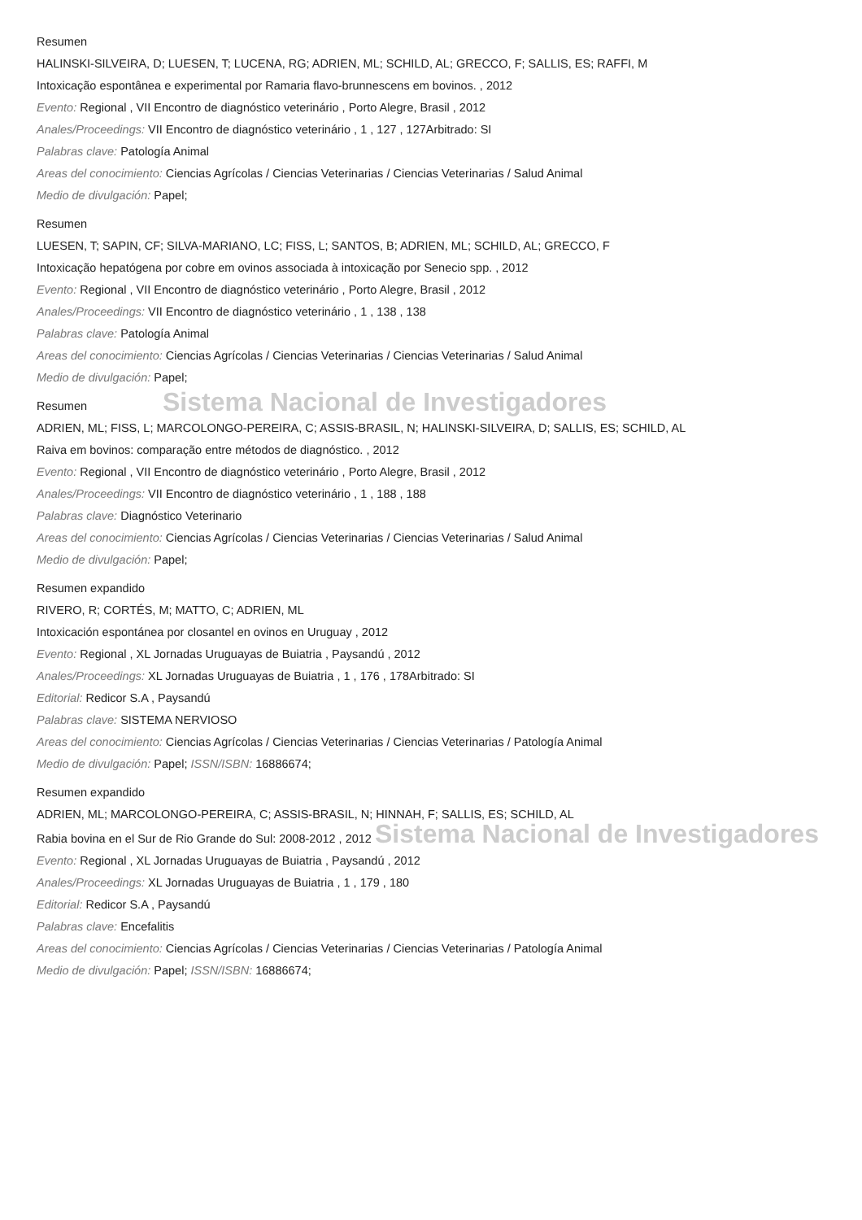Resumen
HALINSKI-SILVEIRA, D; LUESEN, T; LUCENA, RG; ADRIEN, ML; SCHILD, AL; GRECCO, F; SALLIS, ES; RAFFI, M
Intoxicação espontânea e experimental por Ramaria flavo-brunnescens em bovinos. , 2012
Evento: Regional , VII Encontro de diagnóstico veterinário , Porto Alegre, Brasil , 2012
Anales/Proceedings: VII Encontro de diagnóstico veterinário , 1 , 127 , 127Arbitrado: SI
Palabras clave: Patología Animal
Areas del conocimiento: Ciencias Agrícolas / Ciencias Veterinarias / Ciencias Veterinarias / Salud Animal
Medio de divulgación: Papel;
Resumen
LUESEN, T; SAPIN, CF; SILVA-MARIANO, LC; FISS, L; SANTOS, B; ADRIEN, ML; SCHILD, AL; GRECCO, F
Intoxicação hepatógena por cobre em ovinos associada à intoxicação por Senecio spp. , 2012
Evento: Regional , VII Encontro de diagnóstico veterinário , Porto Alegre, Brasil , 2012
Anales/Proceedings: VII Encontro de diagnóstico veterinário , 1 , 138 , 138
Palabras clave: Patología Animal
Areas del conocimiento: Ciencias Agrícolas / Ciencias Veterinarias / Ciencias Veterinarias / Salud Animal
Medio de divulgación: Papel;
Sistema Nacional de Investigadores
Resumen
ADRIEN, ML; FISS, L; MARCOLONGO-PEREIRA, C; ASSIS-BRASIL, N; HALINSKI-SILVEIRA, D; SALLIS, ES; SCHILD, AL
Raiva em bovinos: comparação entre métodos de diagnóstico. , 2012
Evento: Regional , VII Encontro de diagnóstico veterinário , Porto Alegre, Brasil , 2012
Anales/Proceedings: VII Encontro de diagnóstico veterinário , 1 , 188 , 188
Palabras clave: Diagnóstico Veterinario
Areas del conocimiento: Ciencias Agrícolas / Ciencias Veterinarias / Ciencias Veterinarias / Salud Animal
Medio de divulgación: Papel;
Resumen expandido
RIVERO, R; CORTÉS, M; MATTO, C; ADRIEN, ML
Intoxicación espontánea por closantel en ovinos en Uruguay , 2012
Evento: Regional , XL Jornadas Uruguayas de Buiatria , Paysandú , 2012
Anales/Proceedings: XL Jornadas Uruguayas de Buiatria , 1 , 176 , 178Arbitrado: SI
Editorial: Redicor S.A , Paysandú
Palabras clave: SISTEMA NERVIOSO
Areas del conocimiento: Ciencias Agrícolas / Ciencias Veterinarias / Ciencias Veterinarias / Patología Animal
Medio de divulgación: Papel; ISSN/ISBN: 16886674;
Resumen expandido
ADRIEN, ML; MARCOLONGO-PEREIRA, C; ASSIS-BRASIL, N; HINNAH, F; SALLIS, ES; SCHILD, AL
Rabia bovina en el Sur de Rio Grande do Sul: 2008-2012 , 2012 Sistema Nacional de Investigadores
Evento: Regional , XL Jornadas Uruguayas de Buiatria , Paysandú , 2012
Anales/Proceedings: XL Jornadas Uruguayas de Buiatria , 1 , 179 , 180
Editorial: Redicor S.A , Paysandú
Palabras clave: Encefalitis
Areas del conocimiento: Ciencias Agrícolas / Ciencias Veterinarias / Ciencias Veterinarias / Patología Animal
Medio de divulgación: Papel; ISSN/ISBN: 16886674;